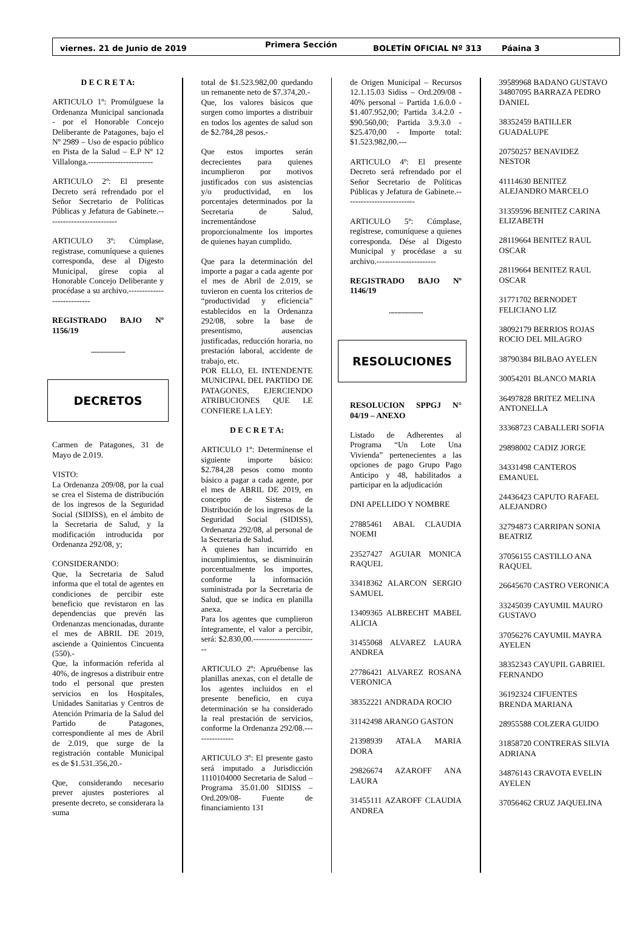viernes. 21 de Junio de 2019 Primera Sección BOLETÍN OFICIAL Nº 313 Páaina 3
D E C R E T A:
ARTICULO 1º: Promúlguese la Ordenanza Municipal sancionada - por el Honorable Concejo Deliberante de Patagones, bajo el Nº 2989 – Uso de espacio público en Pista de la Salud – E.P Nº 12 Villalonga.------------------------
ARTICULO 2º: El presente Decreto será refrendado por el Señor Secretario de Políticas Públicas y Jefatura de Gabinete.--------------------------
ARTICULO 3º: Cúmplase, registrase, comuníquese a quienes corresponda, dese al Digesto Municipal, gírese copia al Honorable Concejo Deliberante y procédase a su archivo.---------------------------
REGISTRADO BAJO Nº 1156/19
........................
DECRETOS
Carmen de Patagones, 31 de Mayo de 2.019.
VISTO:
La Ordenanza 209/08, por la cual se crea el Sistema de distribución de los ingresos de la Seguridad Social (SIDISS), en el ámbito de la Secretaria de Salud, y la modificación introducida por Ordenanza 292/08, y;
CONSIDERANDO:
Que, la Secretaria de Salud informa que el total de agentes en condiciones de percibir este beneficio que revistaron en las dependencias que prevén las Ordenanzas mencionadas, durante el mes de ABRIL DE 2019, asciende a Quinientos Cincuenta (550).-
Que, la información referida al 40%, de ingresos a distribuir entre todo el personal que presten servicios en los Hospitales, Unidades Sanitarias y Centros de Atención Primaria de la Salud del Partido de Patagones, correspondiente al mes de Abril de 2.019, que surge de la registración contable Municipal es de $1.531.356,20.-
Que, considerando necesario prever ajustes posteriores al presente decreto, se considerara la suma
total de $1.523.982,00 quedando un remanente neto de $7.374,20.-
Que, los valores básicos que surgen como importes a distribuir en todos los agentes de salud son de $2.784,28 pesos.-
Que estos importes serán decrecientes para quienes incumplieron por motivos justificados con sus asistencias y/o productividad, en los porcentajes determinados por la Secretaria de Salud, incrementándose proporcionalmente los importes de quienes hayan cumplido.
Que para la determinación del importe a pagar a cada agente por el mes de Abril de 2.019, se tuvieron en cuenta los criterios de “productividad y eficiencia” establecidos en la Ordenanza 292/08, sobre la base de presentismo, ausencias justificadas, reducción horaria, no prestación laboral, accidente de trabajo, etc.
POR ELLO, EL INTENDENTE MUNICIPAL DEL PARTIDO DE PATAGONES, EJERCIENDO ATRIBUCIONES QUE LE CONFIERE LA LEY:
D E C R E T A:
ARTICULO 1º: Determínense el siguiente importe básico: $2.784,28 pesos como monto básico a pagar a cada agente, por el mes de ABRIL DE 2019, en concepto de Sistema de Distribución de los ingresos de la Seguridad Social (SIDISS), Ordenanza 292/08, al personal de la Secretaria de Salud.
A quienes han incurrido en incumplimientos, se disminuirán porcentualmente los importes, conforme la información suministrada por la Secretaria de Salud, que se indica en planilla anexa.
Para los agentes que cumplieron íntegramente, el valor a percibir, será: $2.830,00.------------------------
ARTICULO 2º: Apruébense las planillas anexas, con el detalle de los agentes incluidos en el presente beneficio, en cuya determinación se ha considerado la real prestación de servicios, conforme la Ordenanza 292/08.---------------
ARTICULO 3º: El presente gasto será imputado a Jurisdicción 1110104000 Secretaria de Salud – Programa 35.01.00 SIDISS – Ord.209/08- Fuente de financiamiento 131
de Origen Municipal – Recursos 12.1.15.03 Sidiss – Ord.209/08 - 40% personal – Partida 1.6.0.0 - $1.407.952,00; Partida 3.4.2.0 - $90.560,00; Partida 3.9.3.0 - $25.470,00 - Importe total: $1.523.982,00.---
ARTICULO 4º: El presente Decreto será refrendado por el Señor Secretario de Políticas Públicas y Jefatura de Gabinete.--------------------------
ARTICULO 5º: Cúmplase, regístrese, comuníquese a quienes corresponda. Dése al Digesto Municipal y procédase a su archivo.----------------------
REGISTRADO BAJO Nº 1146/19
........................
RESOLUCIONES
RESOLUCION SPPGJ N° 04/19 – ANEXO
Listado de Adherentes al Programa “Un Lote Una Vivienda” pertenecientes a las opciones de pago Grupo Pago Anticipo y 48, habilitados a participar en la adjudicación
DNI APELLIDO Y NOMBRE
27885461 ABAL CLAUDIA NOEMI
23527427 AGUIAR MONICA RAQUEL
33418362 ALARCON SERGIO SAMUEL
13409365 ALBRECHT MABEL ALICIA
31455068 ALVAREZ LAURA ANDREA
27786421 ALVAREZ ROSANA VERONICA
38352221 ANDRADA ROCIO
31142498 ARANGO GASTON
21398939 ATALA MARIA DORA
29826674 AZAROFF ANA LAURA
31455111 AZAROFF CLAUDIA ANDREA
39589968 BADANO GUSTAVO
34807095 BARRAZA PEDRO DANIEL
38352459 BATILLER GUADALUPE
20750257 BENAVIDEZ NESTOR
41114630 BENITEZ ALEJANDRO MARCELO
31359596 BENITEZ CARINA ELIZABETH
28119664 BENITEZ RAUL OSCAR
28119664 BENITEZ RAUL OSCAR
31771702 BERNODET FELICIANO LIZ
38092179 BERRIOS ROJAS ROCIO DEL MILAGRO
38790384 BILBAO AYELEN
30054201 BLANCO MARIA
36497828 BRITEZ MELINA ANTONELLA
33368723 CABALLERI SOFIA
29898002 CADIZ JORGE
34331498 CANTEROS EMANUEL
24436423 CAPUTO RAFAEL ALEJANDRO
32794873 CARRIPAN SONIA BEATRIZ
37056155 CASTILLO ANA RAQUEL
26645670 CASTRO VERONICA
33245039 CAYUMIL MAURO GUSTAVO
37056276 CAYUMIL MAYRA AYELEN
38352343 CAYUPIL GABRIEL FERNANDO
36192324 CIFUENTES BRENDA MARIANA
28955588 COLZERA GUIDO
31858720 CONTRERAS SILVIA ADRIANA
34876143 CRAVOTA EVELIN AYELEN
37056462 CRUZ JAQUELINA